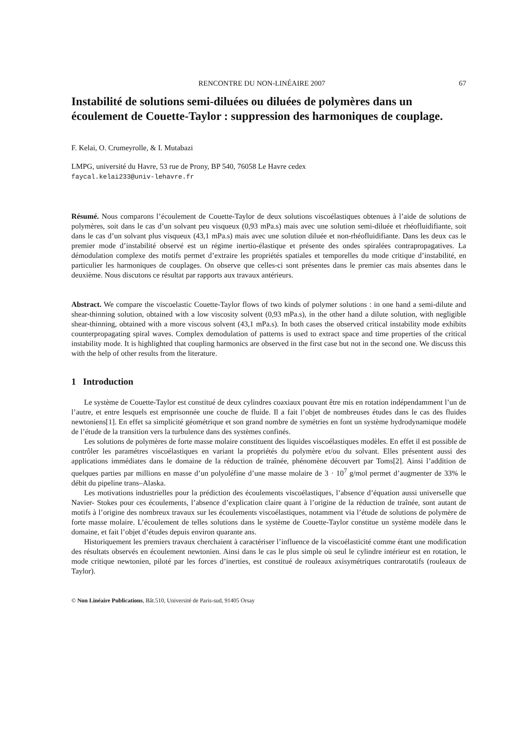RENCONTRE DU NON-LINÉAIRE 2007 67
Instabilité de solutions semi-diluées ou diluées de polymères dans un écoulement de Couette-Taylor : suppression des harmoniques de couplage.
F. Kelai, O. Crumeyrolle, & I. Mutabazi
LMPG, université du Havre, 53 rue de Prony, BP 540, 76058 Le Havre cedex
faycal.kelai233@univ-lehavre.fr
Résumé. Nous comparons l’écoulement de Couette-Taylor de deux solutions viscoélastiques obtenues à l’aide de solutions de polymères, soit dans le cas d’un solvant peu visqueux (0,93 mPa.s) mais avec une solution semi-diluée et rhéofluidifiante, soit dans le cas d’un solvant plus visqueux (43,1 mPa.s) mais avec une solution diluée et non-rhéofluidifiante. Dans les deux cas le premier mode d’instabilité observé est un régime inertio-élastique et présente des ondes spiralées contrapropagatives. La démodulation complexe des motifs permet d’extraire les propriétés spatiales et temporelles du mode critique d’instabilité, en particulier les harmoniques de couplages. On observe que celles-ci sont présentes dans le premier cas mais absentes dans le deuxième. Nous discutons ce résultat par rapports aux travaux antérieurs.
Abstract. We compare the viscoelastic Couette-Taylor flows of two kinds of polymer solutions : in one hand a semi-dilute and shear-thinning solution, obtained with a low viscosity solvent (0,93 mPa.s), in the other hand a dilute solution, with negligible shear-thinning, obtained with a more viscous solvent (43,1 mPa.s). In both cases the observed critical instability mode exhibits counterpropagating spiral waves. Complex demodulation of patterns is used to extract space and time properties of the critical instability mode. It is highlighted that coupling harmonics are observed in the first case but not in the second one. We discuss this with the help of other results from the literature.
1 Introduction
Le système de Couette-Taylor est constitué de deux cylindres coaxiaux pouvant être mis en rotation indépendamment l’un de l’autre, et entre lesquels est emprisonnée une couche de fluide. Il a fait l’objet de nombreuses études dans le cas des fluides newtoniens[1]. En effet sa simplicité géométrique et son grand nombre de symétries en font un système hydrodynamique modèle de l’étude de la transition vers la turbulence dans des systèmes confinés.
Les solutions de polymères de forte masse molaire constituent des liquides viscoélastiques modèles. En effet il est possible de contrôler les paramétres viscoélastiques en variant la propriétés du polymère et/ou du solvant. Elles présentent aussi des applications immédiates dans le domaine de la réduction de traînée, phénomène découvert par Toms[2]. Ainsi l’addition de quelques parties par millions en masse d’un polyoléfine d’une masse molaire de 3 · 10<sup>7</sup> g/mol permet d’augmenter de 33% le débit du pipeline trans–Alaska.
Les motivations industrielles pour la prédiction des écoulements viscoélastiques, l’absence d’équation aussi universelle que Navier- Stokes pour ces écoulements, l’absence d’explication claire quant à l’origine de la réduction de traînée, sont autant de motifs à l’origine des nombreux travaux sur les écoulements viscoélastiques, notamment via l’étude de solutions de polymère de forte masse molaire. L’écoulement de telles solutions dans le système de Couette-Taylor constitue un système modèle dans le domaine, et fait l’objet d’études depuis environ quarante ans.
Historiquement les premiers travaux cherchaient à caractériser l’influence de la viscoélasticité comme étant une modification des résultats observés en écoulement newtonien. Ainsi dans le cas le plus simple où seul le cylindre intérieur est en rotation, le mode critique newtonien, piloté par les forces d’inerties, est constitué de rouleaux axisymétriques contrarotatifs (rouleaux de Taylor).
© Non Linéaire Publications, Bât.510, Université de Paris-sud, 91405 Orsay